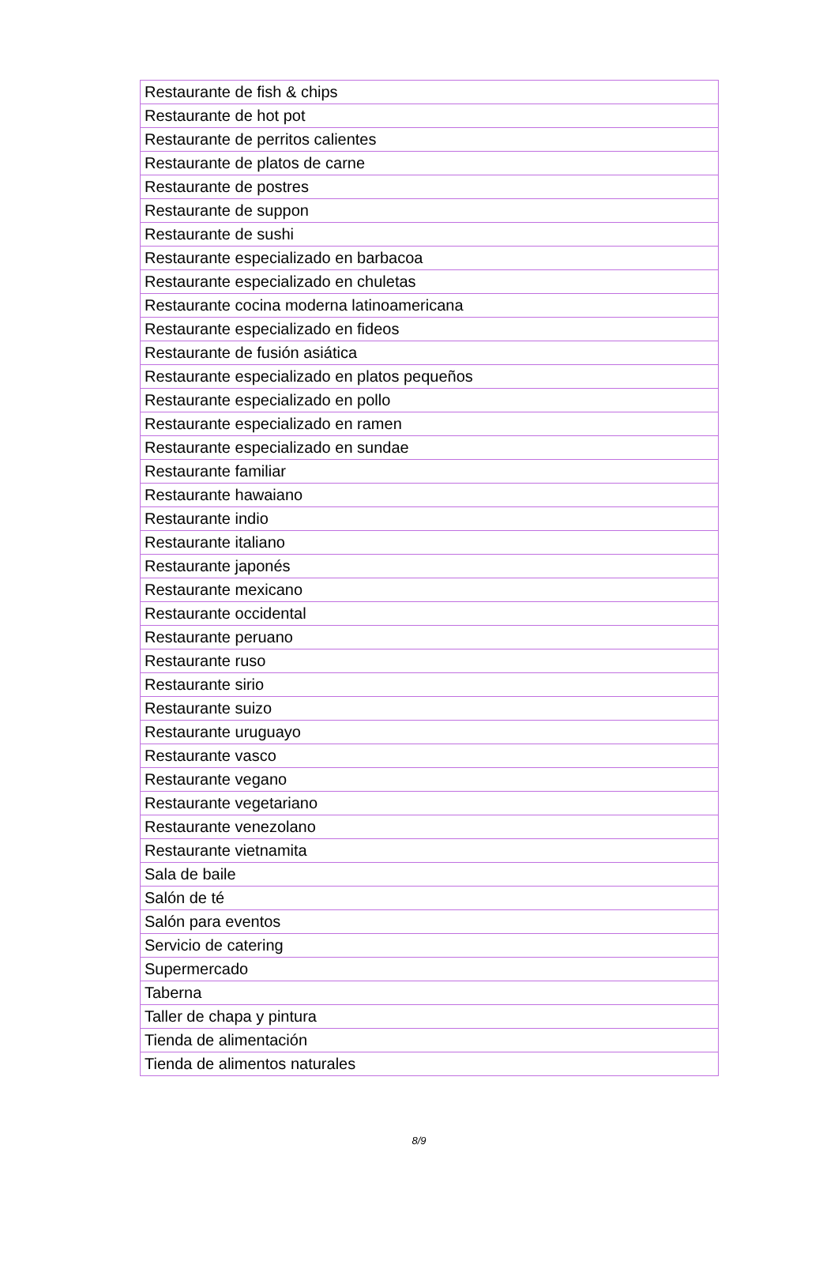| Restaurante de fish & chips |
| Restaurante de hot pot |
| Restaurante de perritos calientes |
| Restaurante de platos de carne |
| Restaurante de postres |
| Restaurante de suppon |
| Restaurante de sushi |
| Restaurante especializado en barbacoa |
| Restaurante especializado en chuletas |
| Restaurante cocina moderna latinoamericana |
| Restaurante especializado en fideos |
| Restaurante de fusión asiática |
| Restaurante especializado en platos pequeños |
| Restaurante especializado en pollo |
| Restaurante especializado en ramen |
| Restaurante especializado en sundae |
| Restaurante familiar |
| Restaurante hawaiano |
| Restaurante indio |
| Restaurante italiano |
| Restaurante japonés |
| Restaurante mexicano |
| Restaurante occidental |
| Restaurante peruano |
| Restaurante ruso |
| Restaurante sirio |
| Restaurante suizo |
| Restaurante uruguayo |
| Restaurante vasco |
| Restaurante vegano |
| Restaurante vegetariano |
| Restaurante venezolano |
| Restaurante vietnamita |
| Sala de baile |
| Salón de té |
| Salón para eventos |
| Servicio de catering |
| Supermercado |
| Taberna |
| Taller de chapa y pintura |
| Tienda de alimentación |
| Tienda de alimentos naturales |
8/9